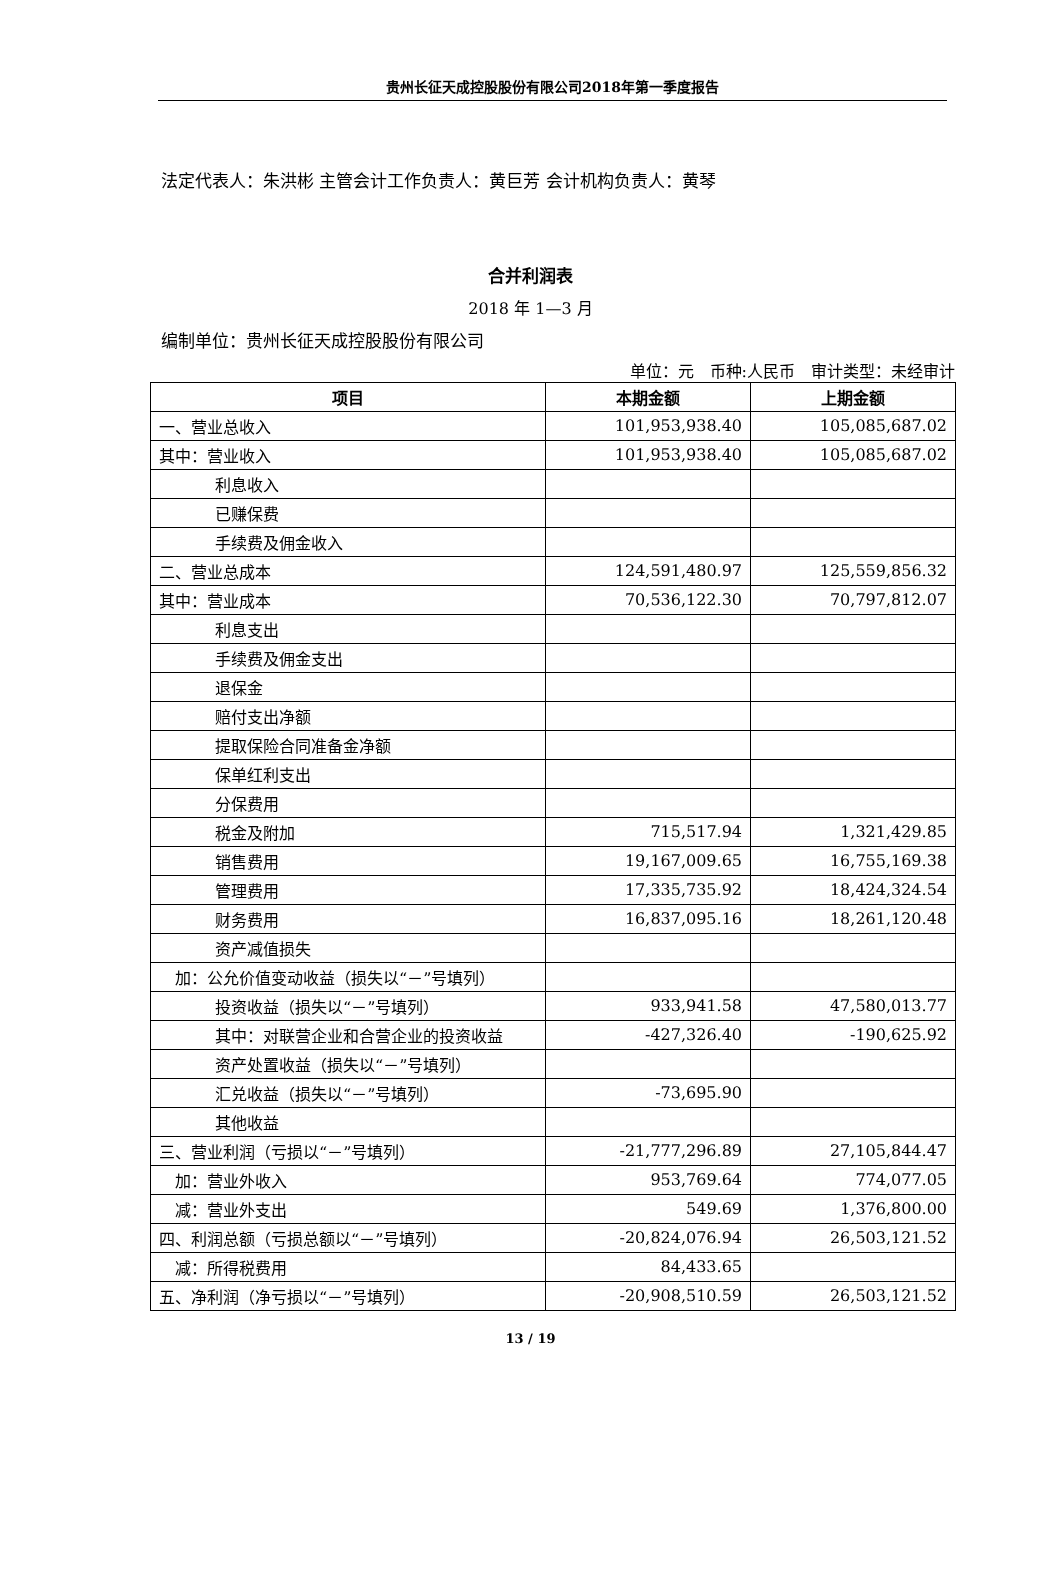贵州长征天成控股股份有限公司2018年第一季度报告
法定代表人：朱洪彬 主管会计工作负责人：黄巨芳 会计机构负责人：黄琴
合并利润表
2018 年 1—3 月
编制单位：贵州长征天成控股股份有限公司
单位：元　币种:人民币　审计类型：未经审计
| 项目 | 本期金额 | 上期金额 |
| --- | --- | --- |
| 一、营业总收入 | 101,953,938.40 | 105,085,687.02 |
| 其中：营业收入 | 101,953,938.40 | 105,085,687.02 |
| 利息收入 | | |
| 已赚保费 | | |
| 手续费及佣金收入 | | |
| 二、营业总成本 | 124,591,480.97 | 125,559,856.32 |
| 其中：营业成本 | 70,536,122.30 | 70,797,812.07 |
| 利息支出 | | |
| 手续费及佣金支出 | | |
| 退保金 | | |
| 赔付支出净额 | | |
| 提取保险合同准备金净额 | | |
| 保单红利支出 | | |
| 分保费用 | | |
| 税金及附加 | 715,517.94 | 1,321,429.85 |
| 销售费用 | 19,167,009.65 | 16,755,169.38 |
| 管理费用 | 17,335,735.92 | 18,424,324.54 |
| 财务费用 | 16,837,095.16 | 18,261,120.48 |
| 资产减值损失 | | |
| 加：公允价值变动收益（损失以“－”号填列） | | |
| 投资收益（损失以“－”号填列） | 933,941.58 | 47,580,013.77 |
| 其中：对联营企业和合营企业的投资收益 | -427,326.40 | -190,625.92 |
| 资产处置收益（损失以“－”号填列） | | |
| 汇兑收益（损失以“－”号填列） | -73,695.90 | |
| 其他收益 | | |
| 三、营业利润（亏损以“－”号填列） | -21,777,296.89 | 27,105,844.47 |
| 加：营业外收入 | 953,769.64 | 774,077.05 |
| 减：营业外支出 | 549.69 | 1,376,800.00 |
| 四、利润总额（亏损总额以“－”号填列） | -20,824,076.94 | 26,503,121.52 |
| 减：所得税费用 | 84,433.65 | |
| 五、净利润（净亏损以“－”号填列） | -20,908,510.59 | 26,503,121.52 |
13 / 19